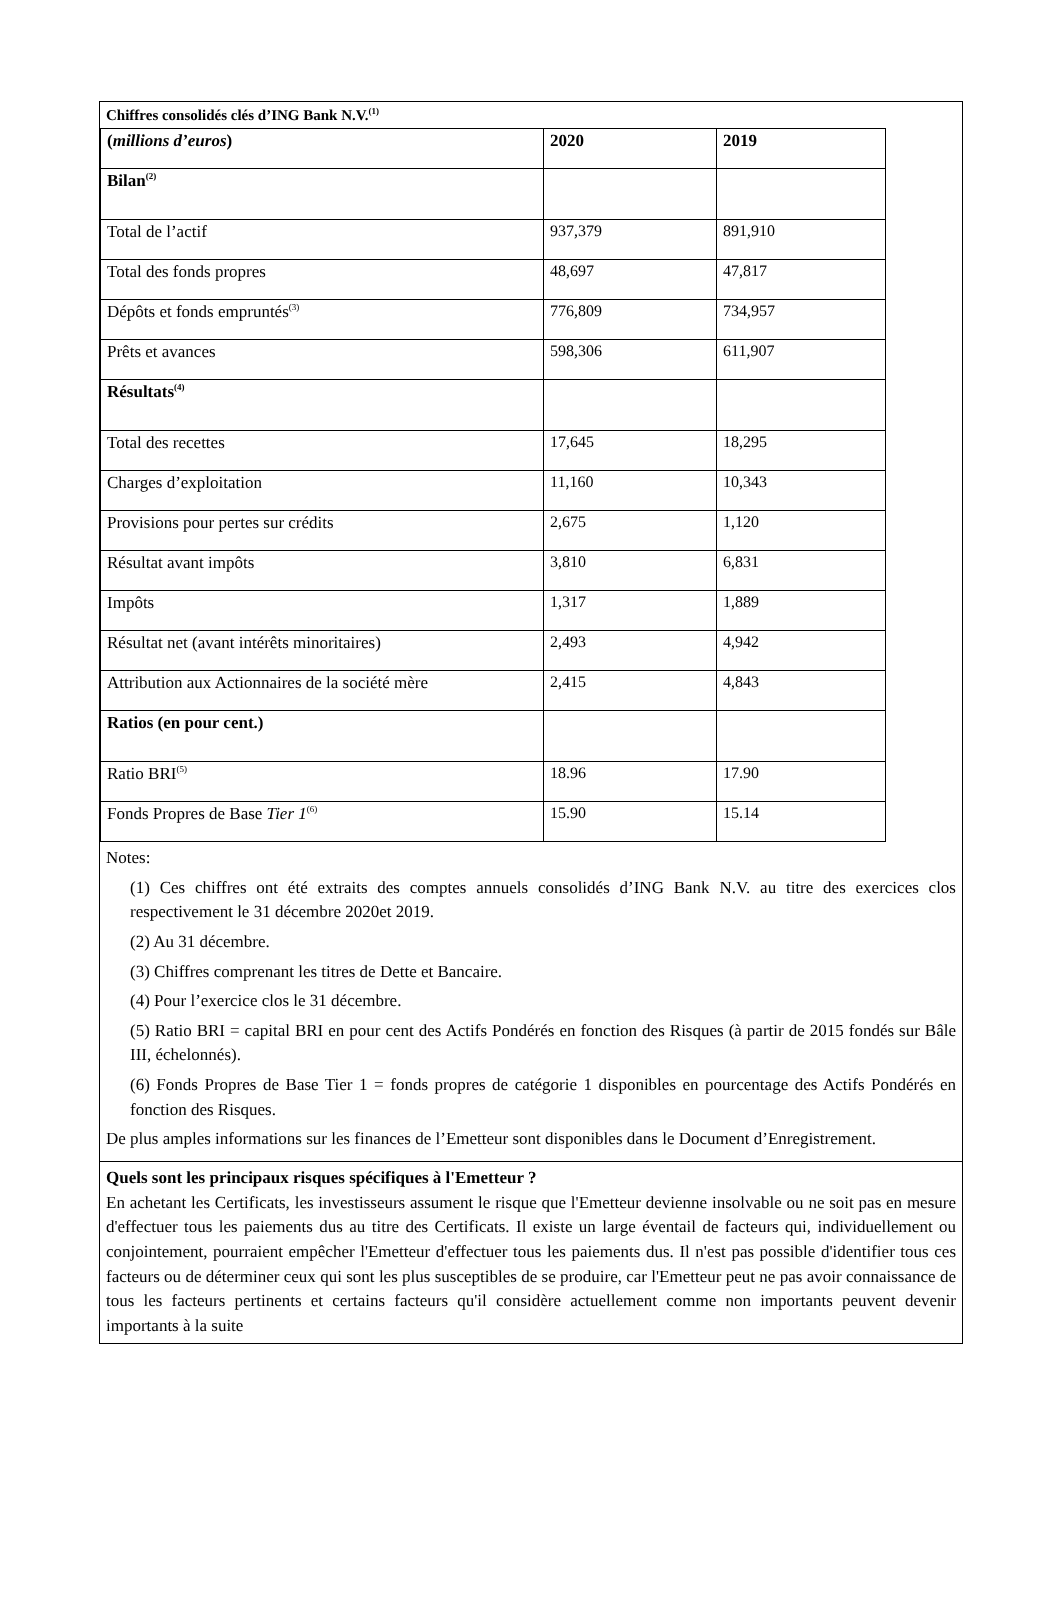Chiffres consolidés clés d’ING Bank N.V.<sup>(1)</sup>
| ( millions d’euros ) | 2020 | 2019 |
| Bilan<sup>(2)</sup> | | |
| Total de l’actif | 937,379 | 891,910 |
| Total des fonds propres | 48,697 | 47,817 |
| Dépôts et fonds empruntés<sup>(3)</sup> | 776,809 | 734,957 |
| Prêts et avances | 598,306 | 611,907 |
| Résultats<sup>(4)</sup> | | |
| Total des recettes | 17,645 | 18,295 |
| Charges d’exploitation | 11,160 | 10,343 |
| Provisions pour pertes sur crédits | 2,675 | 1,120 |
| Résultat avant impôts | 3,810 | 6,831 |
| Impôts | 1,317 | 1,889 |
| Résultat net (avant intérêts minoritaires) | 2,493 | 4,942 |
| Attribution aux Actionnaires de la société mère | 2,415 | 4,843 |
| Ratios (en pour cent.) | | |
| Ratio BRI<sup>(5)</sup> | 18.96 | 17.90 |
| Fonds Propres de Base Tier 1<sup>(6)</sup> | 15.90 | 15.14 |
Notes:
(1) Ces chiffres ont été extraits des comptes annuels consolidés d’ING Bank N.V. au titre des exercices clos respectivement le 31 décembre 2020et 2019.
(2) Au 31 décembre.
(3) Chiffres comprenant les titres de Dette et Bancaire.
(4) Pour l’exercice clos le 31 décembre.
(5) Ratio BRI = capital BRI en pour cent des Actifs Pondérés en fonction des Risques (à partir de 2015 fondés sur Bâle III, échelonnés).
(6) Fonds Propres de Base Tier 1 = fonds propres de catégorie 1 disponibles en pourcentage des Actifs Pondérés en fonction des Risques.
De plus amples informations sur les finances de l’Emetteur sont disponibles dans le Document d’Enregistrement.
Quels sont les principaux risques spécifiques à l'Emetteur ?
En achetant les Certificats, les investisseurs assument le risque que l'Emetteur devienne insolvable ou ne soit pas en mesure d'effectuer tous les paiements dus au titre des Certificats. Il existe un large éventail de facteurs qui, individuellement ou conjointement, pourraient empêcher l'Emetteur d'effectuer tous les paiements dus. Il n'est pas possible d'identifier tous ces facteurs ou de déterminer ceux qui sont les plus susceptibles de se produire, car l'Emetteur peut ne pas avoir connaissance de tous les facteurs pertinents et certains facteurs qu'il considère actuellement comme non importants peuvent devenir importants à la suite